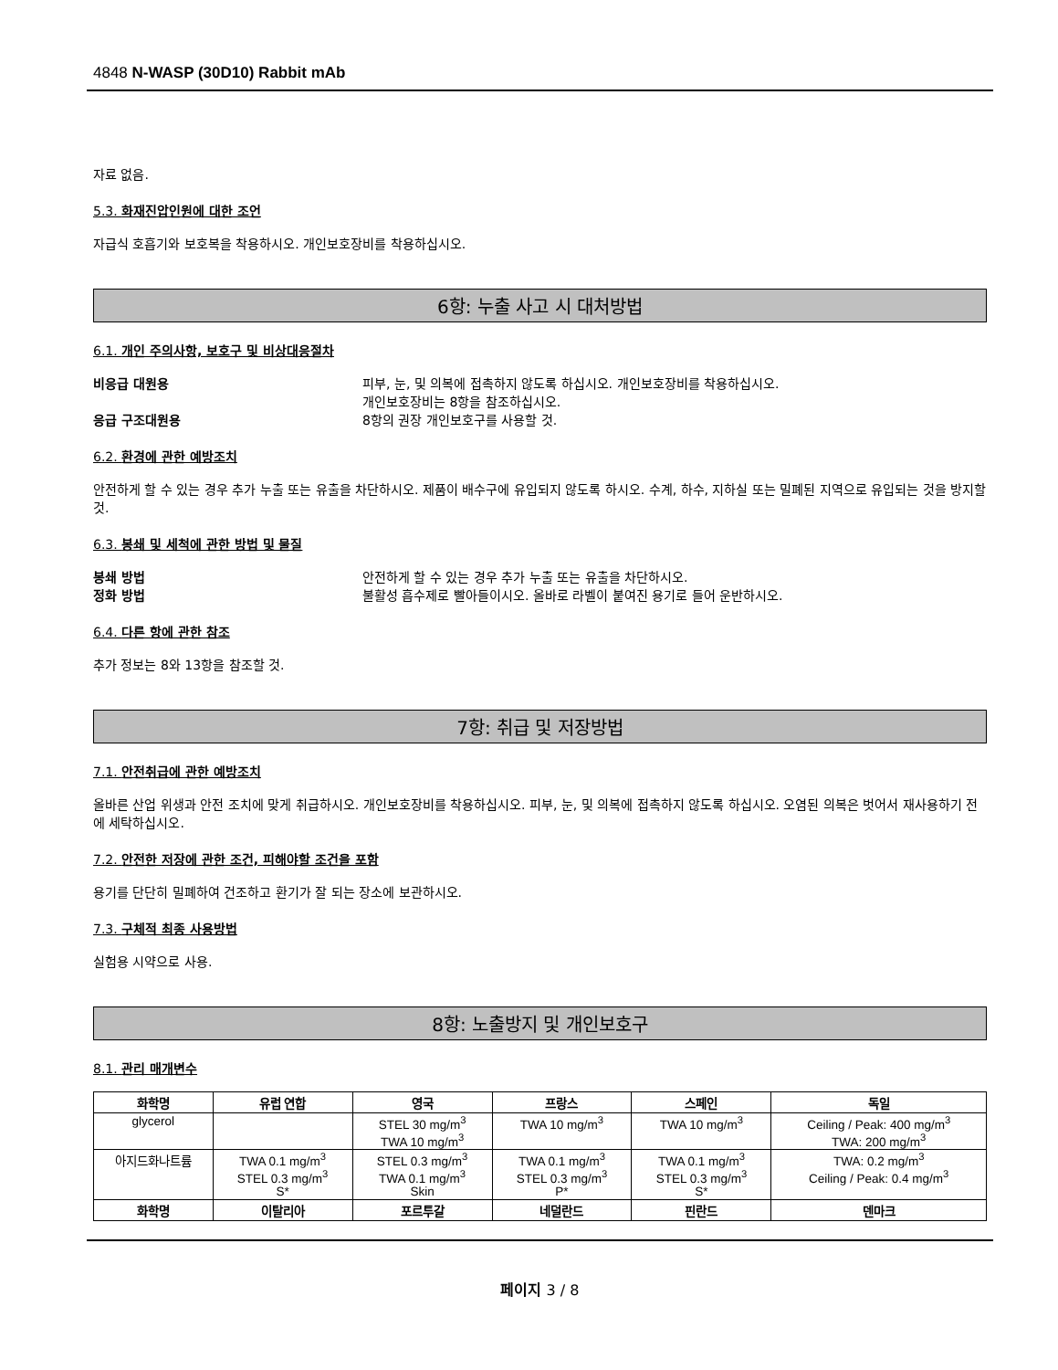4848 N-WASP (30D10) Rabbit mAb
자료 없음.
5.3. 화재진압인원에 대한 조언
자급식 호흡기와 보호복을 착용하시오. 개인보호장비를 착용하십시오.
6항: 누출 사고 시 대처방법
6.1. 개인 주의사항, 보호구 및 비상대응절차
비응급 대원용 피부, 눈, 및 의복에 접촉하지 않도록 하십시오. 개인보호장비를 착용하십시오.
개인보호장비는 8항을 참조하십시오.
응급 구조대원용 8항의 권장 개인보호구를 사용할 것.
6.2. 환경에 관한 예방조치
안전하게 할 수 있는 경우 추가 누출 또는 유출을 차단하시오. 제품이 배수구에 유입되지 않도록 하시오. 수계, 하수, 지하실 또는 밀폐된 지역으로 유입되는 것을 방지할 것.
6.3. 봉쇄 및 세척에 관한 방법 및 물질
봉쇄 방법 안전하게 할 수 있는 경우 추가 누출 또는 유출을 차단하시오.
정화 방법 불활성 흡수제로 빨아들이시오. 올바로 라벨이 붙여진 용기로 들어 운반하시오.
6.4. 다른 항에 관한 참조
추가 정보는 8와 13항을 참조할 것.
7항: 취급 및 저장방법
7.1. 안전취급에 관한 예방조치
올바른 산업 위생과 안전 조치에 맞게 취급하시오. 개인보호장비를 착용하십시오. 피부, 눈, 및 의복에 접촉하지 않도록 하십시오. 오염된 의복은 벗어서 재사용하기 전에 세탁하십시오.
7.2. 안전한 저장에 관한 조건, 피해야할 조건을 포함
용기를 단단히 밀폐하여 건조하고 환기가 잘 되는 장소에 보관하시오.
7.3. 구체적 최종 사용방법
실험용 시약으로 사용.
8항: 노출방지 및 개인보호구
8.1. 관리 매개변수
| 화학명 | 유럽 연합 | 영국 | 프랑스 | 스페인 | 독일 |
| --- | --- | --- | --- | --- | --- |
| glycerol | | STEL 30 mg/m<sup>3</sup> TWA 10 mg/m<sup>3</sup> | TWA 10 mg/m<sup>3</sup> | TWA 10 mg/m<sup>3</sup> | Ceiling / Peak: 400 mg/m<sup>3</sup> TWA: 200 mg/m<sup>3</sup> |
| 아지드화나트륨 | TWA 0.1 mg/m<sup>3</sup> STEL 0.3 mg/m<sup>3</sup> S* | STEL 0.3 mg/m<sup>3</sup> TWA 0.1 mg/m<sup>3</sup> Skin | TWA 0.1 mg/m<sup>3</sup> STEL 0.3 mg/m<sup>3</sup> P* | TWA 0.1 mg/m<sup>3</sup> STEL 0.3 mg/m<sup>3</sup> S* | TWA: 0.2 mg/m<sup>3</sup> Ceiling / Peak: 0.4 mg/m<sup>3</sup> |
| 화학명 | 이탈리아 | 포르투갈 | 네덜란드 | 핀란드 | 덴마크 |
페이지 3 / 8